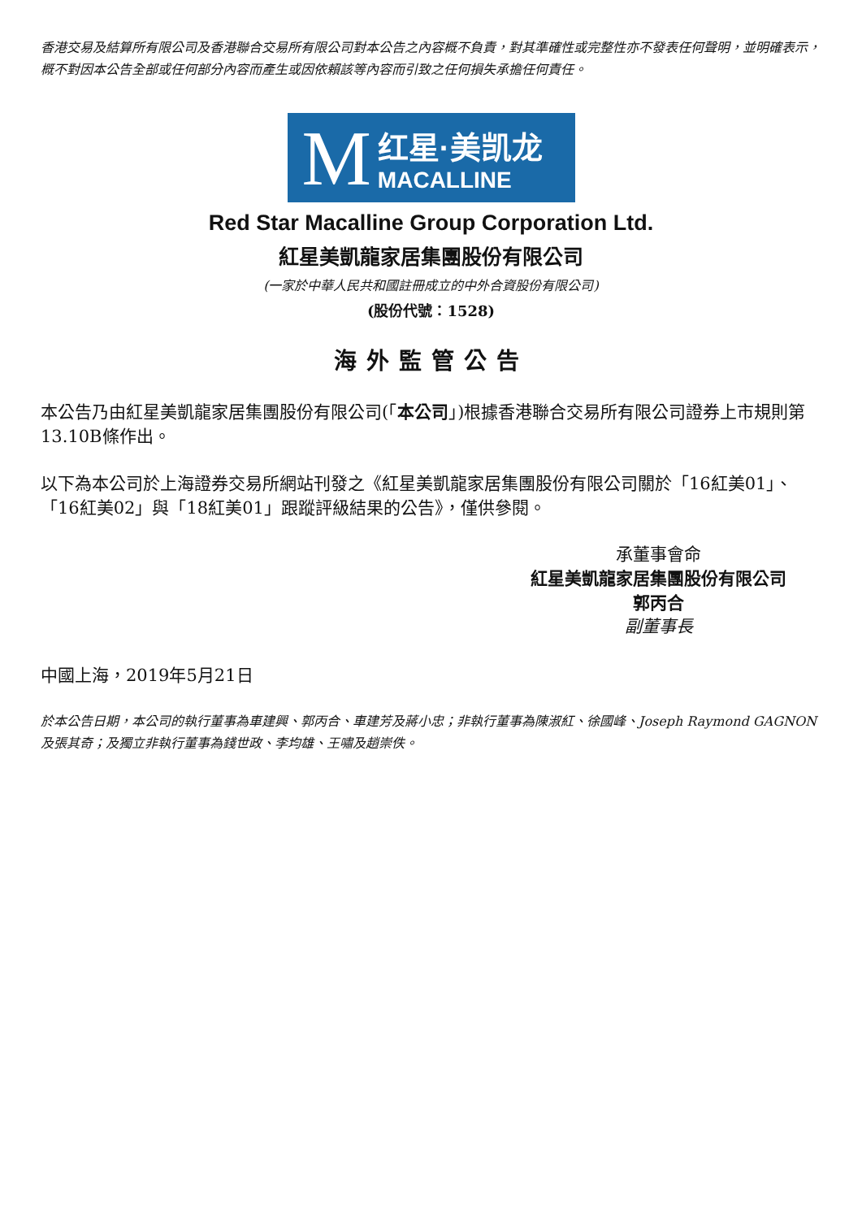香港交易及結算所有限公司及香港聯合交易所有限公司對本公告之內容概不負責，對其準確性或完整性亦不發表任何聲明，並明確表示，概不對因本公告全部或任何部分內容而產生或因依賴該等內容而引致之任何損失承擔任何責任。
M红星·美凯龙
MACALLINE
Red Star Macalline Group Corporation Ltd.
紅星美凱龍家居集團股份有限公司
(一家於中華人民共和國註冊成立的中外合資股份有限公司)
(股份代號：1528)
海外監管公告
本公告乃由紅星美凱龍家居集團股份有限公司(「本公司」)根據香港聯合交易所有限公司證券上市規則第13.10B條作出。
以下為本公司於上海證券交易所網站刊發之《紅星美凱龍家居集團股份有限公司關於「16紅美01」、「16紅美02」與「18紅美01」跟蹤評級結果的公告》，僅供參閱。
承董事會命
紅星美凱龍家居集團股份有限公司
郭丙合
副董事長
中國上海，2019年5月21日
於本公告日期，本公司的執行董事為車建興、郭丙合、車建芳及蔣小忠；非執行董事為陳淑紅、徐國峰、Joseph Raymond GAGNON及張其奇；及獨立非執行董事為錢世政、李均雄、王嘯及趙崇佚。